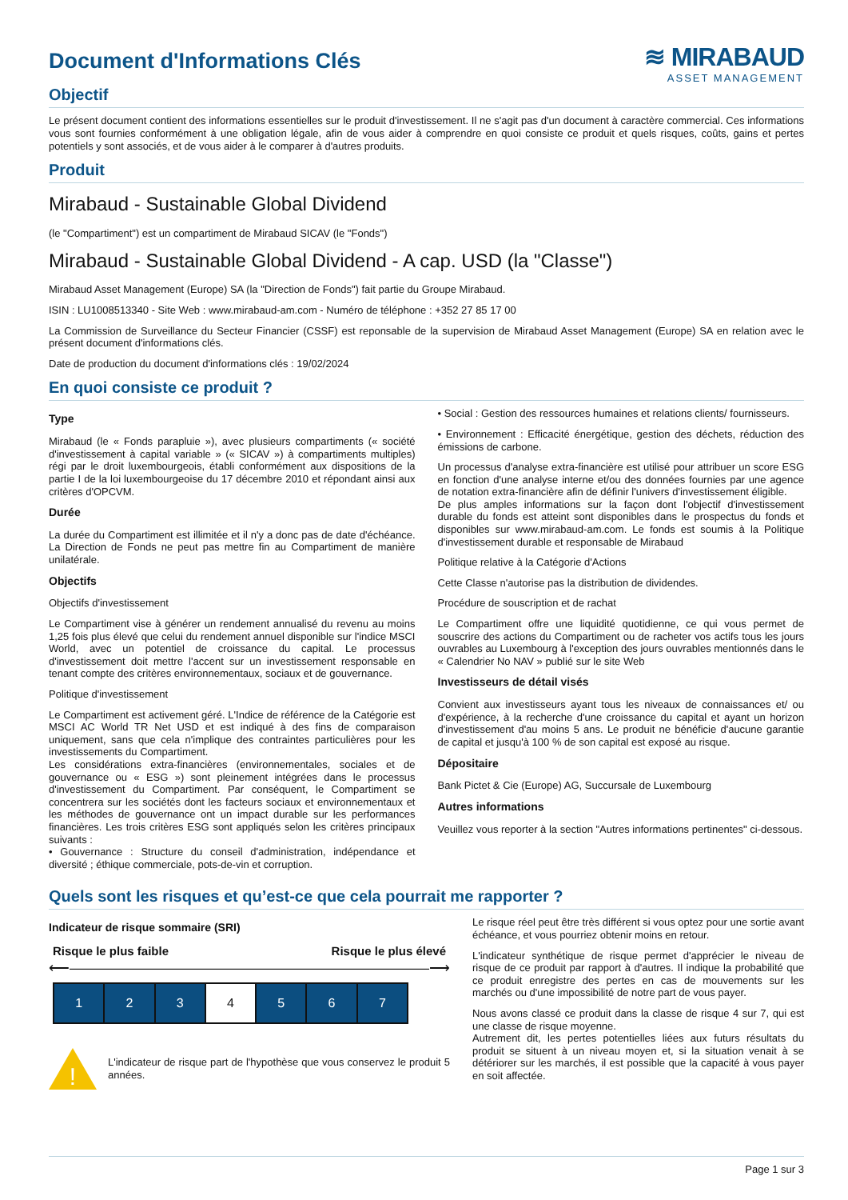≋ MIRABAUD
ASSET MANAGEMENT
Document d'Informations Clés
Objectif
Le présent document contient des informations essentielles sur le produit d'investissement. Il ne s'agit pas d'un document à caractère commercial. Ces informations vous sont fournies conformément à une obligation légale, afin de vous aider à comprendre en quoi consiste ce produit et quels risques, coûts, gains et pertes potentiels y sont associés, et de vous aider à le comparer à d'autres produits.
Produit
Mirabaud - Sustainable Global Dividend
(le "Compartiment") est un compartiment de Mirabaud SICAV (le "Fonds")
Mirabaud - Sustainable Global Dividend - A cap. USD (la "Classe")
Mirabaud Asset Management (Europe) SA (la "Direction de Fonds") fait partie du Groupe Mirabaud.
ISIN : LU1008513340 - Site Web : www.mirabaud-am.com - Numéro de téléphone : +352 27 85 17 00
La Commission de Surveillance du Secteur Financier (CSSF) est reponsable de la supervision de Mirabaud Asset Management (Europe) SA en relation avec le présent document d'informations clés.
Date de production du document d'informations clés : 19/02/2024
En quoi consiste ce produit ?
Type
Mirabaud (le « Fonds parapluie »), avec plusieurs compartiments (« société d'investissement à capital variable » (« SICAV ») à compartiments multiples) régi par le droit luxembourgeois, établi conformément aux dispositions de la partie I de la loi luxembourgeoise du 17 décembre 2010 et répondant ainsi aux critères d'OPCVM.
Durée
La durée du Compartiment est illimitée et il n'y a donc pas de date d'échéance. La Direction de Fonds ne peut pas mettre fin au Compartiment de manière unilatérale.
Objectifs
Objectifs d'investissement
Le Compartiment vise à générer un rendement annualisé du revenu au moins 1,25 fois plus élevé que celui du rendement annuel disponible sur l'indice MSCI World, avec un potentiel de croissance du capital. Le processus d'investissement doit mettre l'accent sur un investissement responsable en tenant compte des critères environnementaux, sociaux et de gouvernance.
Politique d'investissement
Le Compartiment est activement géré. L'Indice de référence de la Catégorie est MSCI AC World TR Net USD et est indiqué à des fins de comparaison uniquement, sans que cela n'implique des contraintes particulières pour les investissements du Compartiment.
Les considérations extra-financières (environnementales, sociales et de gouvernance ou « ESG ») sont pleinement intégrées dans le processus d'investissement du Compartiment. Par conséquent, le Compartiment se concentrera sur les sociétés dont les facteurs sociaux et environnementaux et les méthodes de gouvernance ont un impact durable sur les performances financières. Les trois critères ESG sont appliqués selon les critères principaux suivants :
• Gouvernance : Structure du conseil d'administration, indépendance et diversité ; éthique commerciale, pots-de-vin et corruption.
• Social : Gestion des ressources humaines et relations clients/ fournisseurs.
• Environnement : Efficacité énergétique, gestion des déchets, réduction des émissions de carbone.
Un processus d'analyse extra-financière est utilisé pour attribuer un score ESG en fonction d'une analyse interne et/ou des données fournies par une agence de notation extra-financière afin de définir l'univers d'investissement éligible.
De plus amples informations sur la façon dont l'objectif d'investissement durable du fonds est atteint sont disponibles dans le prospectus du fonds et disponibles sur www.mirabaud-am.com. Le fonds est soumis à la Politique d'investissement durable et responsable de Mirabaud
Politique relative à la Catégorie d'Actions
Cette Classe n'autorise pas la distribution de dividendes.
Procédure de souscription et de rachat
Le Compartiment offre une liquidité quotidienne, ce qui vous permet de souscrire des actions du Compartiment ou de racheter vos actifs tous les jours ouvrables au Luxembourg à l'exception des jours ouvrables mentionnés dans le « Calendrier No NAV » publié sur le site Web
Investisseurs de détail visés
Convient aux investisseurs ayant tous les niveaux de connaissances et/ ou d'expérience, à la recherche d'une croissance du capital et ayant un horizon d'investissement d'au moins 5 ans. Le produit ne bénéficie d'aucune garantie de capital et jusqu'à 100 % de son capital est exposé au risque.
Dépositaire
Bank Pictet & Cie (Europe) AG, Succursale de Luxembourg
Autres informations
Veuillez vous reporter à la section "Autres informations pertinentes" ci-dessous.
Quels sont les risques et qu’est-ce que cela pourrait me rapporter ?
Indicateur de risque sommaire (SRI)
Risque le plus faible Risque le plus élevé
⟵―――――――――――――――――――――――――⟶
| 1 | 2 | 3 | 4 | 5 | 6 | 7 |
!
L'indicateur de risque part de l'hypothèse que vous conservez le produit 5 années.
Le risque réel peut être très différent si vous optez pour une sortie avant échéance, et vous pourriez obtenir moins en retour.
L'indicateur synthétique de risque permet d'apprécier le niveau de risque de ce produit par rapport à d'autres. Il indique la probabilité que ce produit enregistre des pertes en cas de mouvements sur les marchés ou d'une impossibilité de notre part de vous payer.
Nous avons classé ce produit dans la classe de risque 4 sur 7, qui est une classe de risque moyenne.
Autrement dit, les pertes potentielles liées aux futurs résultats du produit se situent à un niveau moyen et, si la situation venait à se détériorer sur les marchés, il est possible que la capacité à vous payer en soit affectée.
Page 1 sur 3